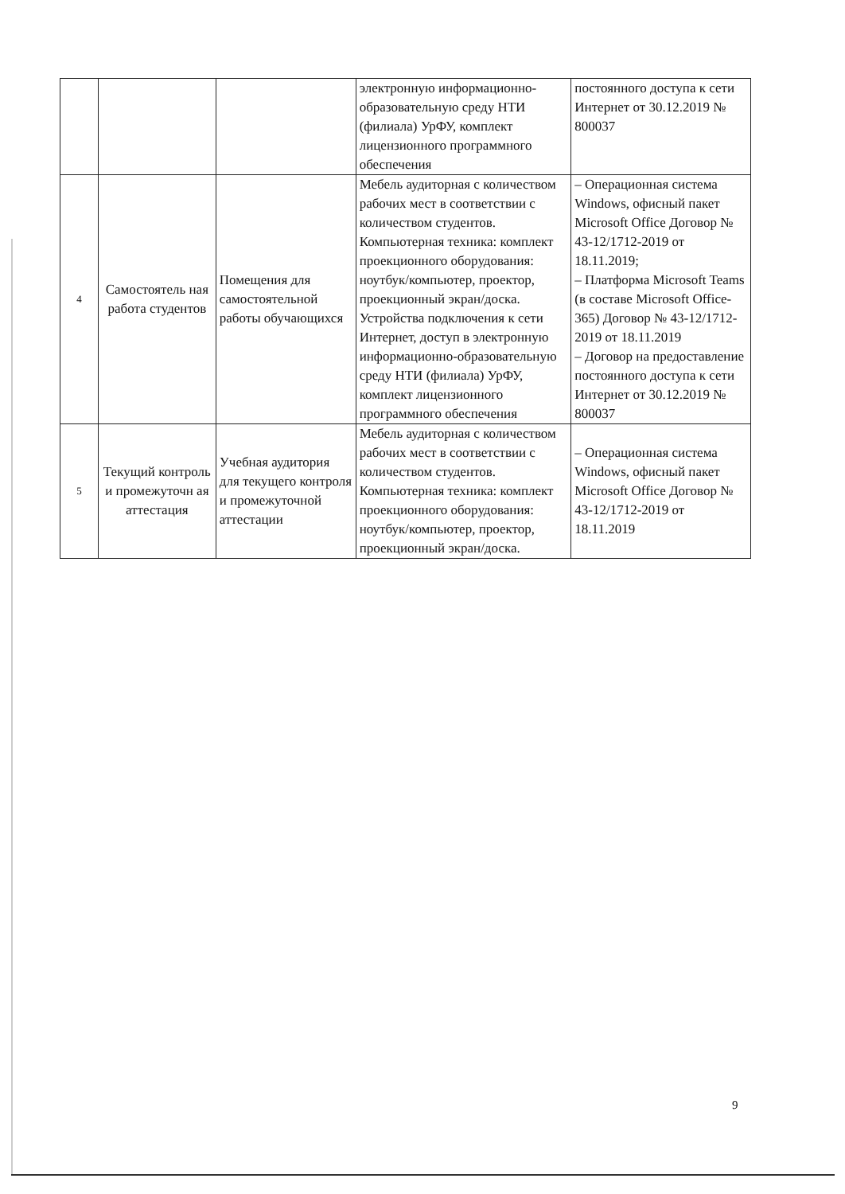| | | | электронную информационно-образовательную среду НТИ (филиала) УрФУ, комплект лицензионного программного обеспечения | постоянного доступа к сети Интернет от 30.12.2019 № 800037 |
| 4 | Самостоятель ная работа студентов | Помещения для самостоятельной работы обучающихся | Мебель аудиторная с количеством рабочих мест в соответствии с количеством студентов. Компьютерная техника: комплект проекционного оборудования: ноутбук/компьютер, проектор, проекционный экран/доска. Устройства подключения к сети Интернет, доступ в электронную информационно-образовательную среду НТИ (филиала) УрФУ, комплект лицензионного программного обеспечения | – Операционная система Windows, офисный пакет Microsoft Office Договор № 43-12/1712-2019 от 18.11.2019; – Платформа Microsoft Teams (в составе Microsoft Office-365) Договор № 43-12/1712-2019 от 18.11.2019 – Договор на предоставление постоянного доступа к сети Интернет от 30.12.2019 № 800037 |
| 5 | Текущий контроль и промежуточн ая аттестация | Учебная аудитория для текущего контроля и промежуточной аттестации | Мебель аудиторная с количеством рабочих мест в соответствии с количеством студентов. Компьютерная техника: комплект проекционного оборудования: ноутбук/компьютер, проектор, проекционный экран/доска. | – Операционная система Windows, офисный пакет Microsoft Office Договор № 43-12/1712-2019 от 18.11.2019 |
9